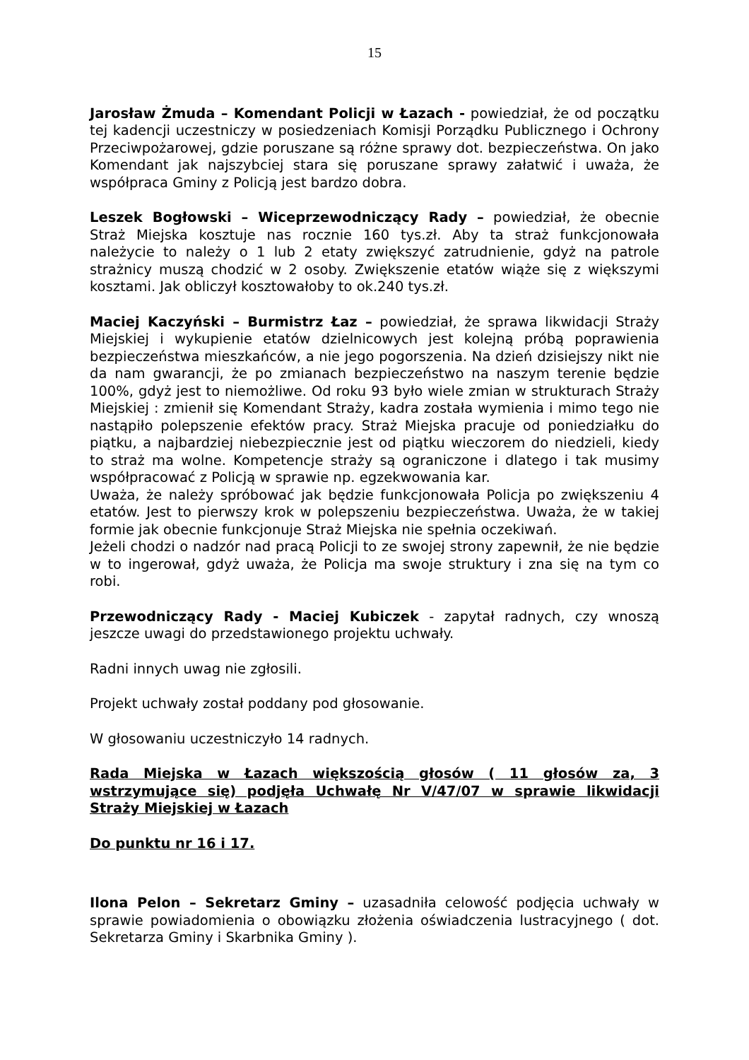15
Jarosław Żmuda – Komendant Policji w Łazach - powiedział, że od początku tej kadencji uczestniczy w posiedzeniach Komisji Porządku Publicznego i Ochrony Przeciwpożarowej, gdzie poruszane są różne sprawy dot. bezpieczeństwa. On jako Komendant jak najszybciej stara się poruszane sprawy załatwić i uważa, że współpraca Gminy z Policją jest bardzo dobra.
Leszek Bogłowski – Wiceprzewodniczący Rady – powiedział, że obecnie Straż Miejska kosztuje nas rocznie 160 tys.zł. Aby ta straż funkcjonowała należycie to należy o 1 lub 2 etaty zwiększyć zatrudnienie, gdyż na patrole strażnicy muszą chodzić w 2 osoby. Zwiększenie etatów wiąże się z większymi kosztami. Jak obliczył kosztowałoby to ok.240 tys.zł.
Maciej Kaczyński – Burmistrz Łaz – powiedział, że sprawa likwidacji Straży Miejskiej i wykupienie etatów dzielnicowych jest kolejną próbą poprawienia bezpieczeństwa mieszkańców, a nie jego pogorszenia. Na dzień dzisiejszy nikt nie da nam gwarancji, że po zmianach bezpieczeństwo na naszym terenie będzie 100%, gdyż jest to niemożliwe. Od roku 93 było wiele zmian w strukturach Straży Miejskiej : zmienił się Komendant Straży, kadra została wymienia i mimo tego nie nastąpiło polepszenie efektów pracy. Straż Miejska pracuje od poniedziałku do piątku, a najbardziej niebezpiecznie jest od piątku wieczorem do niedzieli, kiedy to straż ma wolne. Kompetencje straży są ograniczone i dlatego i tak musimy współpracować z Policją w sprawie np. egzekwowania kar.
Uważa, że należy spróbować jak będzie funkcjonowała Policja po zwiększeniu 4 etatów. Jest to pierwszy krok w polepszeniu bezpieczeństwa. Uważa, że w takiej formie jak obecnie funkcjonuje Straż Miejska nie spełnia oczekiwań.
Jeżeli chodzi o nadzór nad pracą Policji to ze swojej strony zapewnił, że nie będzie w to ingerował, gdyż uważa, że Policja ma swoje struktury i zna się na tym co robi.
Przewodniczący Rady - Maciej Kubiczek - zapytał radnych, czy wnoszą jeszcze uwagi do przedstawionego projektu uchwały.
Radni innych uwag nie zgłosili.
Projekt uchwały został poddany pod głosowanie.
W głosowaniu uczestniczyło 14 radnych.
Rada Miejska w Łazach większością głosów ( 11 głosów za, 3 wstrzymujące się) podjęła Uchwałę Nr V/47/07 w sprawie likwidacji Straży Miejskiej w Łazach
Do punktu nr 16 i 17.
Ilona Pelon – Sekretarz Gminy – uzasadniła celowość podjęcia uchwały w sprawie powiadomienia o obowiązku złożenia oświadczenia lustracyjnego ( dot. Sekretarza Gminy i Skarbnika Gminy ).